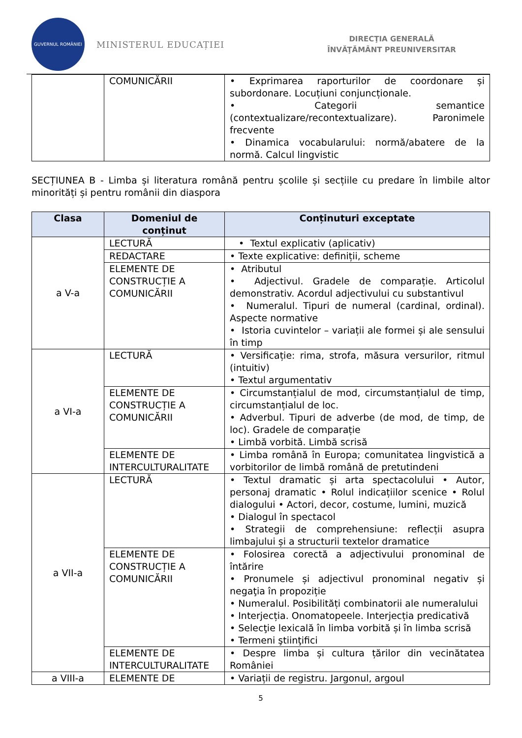GUVERNUL ROMÂNIEI
MINISTERUL EDUCAȚIEI
DIRECŢIA GENERALĂ
ÎNVĂŢĂMÂNT PREUNIVERSITAR
| | COMUNICĂRII | • Exprimarea raporturilor de coordonare și subordonare. Locuțiuni conjuncționale. • Categorii semantice (contextualizare/recontextualizare). Paronimele frecvente • Dinamica vocabularului: normă/abatere de la normă. Calcul lingvistic |
SECȚIUNEA B - Limba și literatura română pentru școlile și secțiile cu predare în limbile altor minorități și pentru românii din diaspora
| Clasa | Domeniul de conținut | Conținuturi exceptate |
| --- | --- | --- |
| a V-a | LECTURĂ | • Textul explicativ (aplicativ) |
| | REDACTARE | • Texte explicative: definiții, scheme |
| | ELEMENTE DE CONSTRUCȚIE A COMUNICĂRII | • Atributul • Adjectivul. Gradele de comparație. Articolul demonstrativ. Acordul adjectivului cu substantivul • Numeralul. Tipuri de numeral (cardinal, ordinal). Aspecte normative • Istoria cuvintelor – variații ale formei și ale sensului în timp |
| a VI-a | LECTURĂ | • Versificație: rima, strofa, măsura versurilor, ritmul (intuitiv) • Textul argumentativ |
| | ELEMENTE DE CONSTRUCȚIE A COMUNICĂRII | • Circumstanțialul de mod, circumstanțialul de timp, circumstanțialul de loc. • Adverbul. Tipuri de adverbe (de mod, de timp, de loc). Gradele de comparație • Limbă vorbită. Limbă scrisă |
| | ELEMENTE DE INTERCULTURALITATE | • Limba română în Europa; comunitatea lingvistică a vorbitorilor de limbă română de pretutindeni |
| a VII-a | LECTURĂ | • Textul dramatic și arta spectacolului • Autor, personaj dramatic • Rolul indicațiilor scenice • Rolul dialogului • Actori, decor, costume, lumini, muzică • Dialogul în spectacol • Strategii de comprehensiune: reflecții asupra limbajului și a structurii textelor dramatice |
| | ELEMENTE DE CONSTRUCȚIE A COMUNICĂRII | • Folosirea corectă a adjectivului pronominal de întărire • Pronumele și adjectivul pronominal negativ și negaţia în propoziție • Numeralul. Posibilități combinatorii ale numeralului • Interjecția. Onomatopeele. Interjecția predicativă • Selecţie lexicală în limba vorbită și în limba scrisă • Termeni ştiinţifici |
| | ELEMENTE DE INTERCULTURALITATE | • Despre limba și cultura țărilor din vecinătatea României |
| a VIII-a | ELEMENTE DE | • Variații de registru. Jargonul, argoul |
5